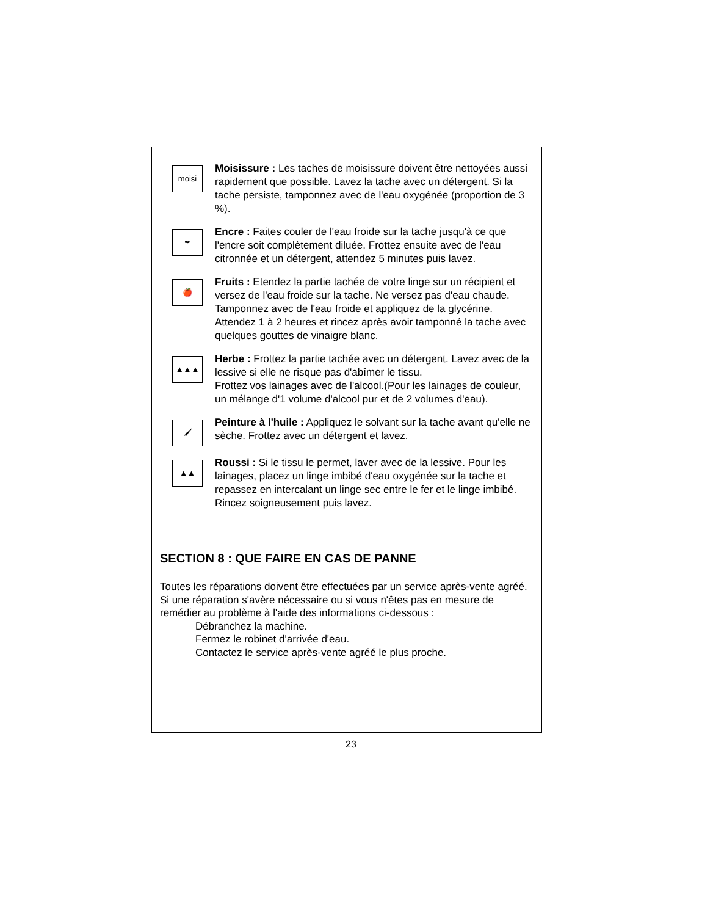moisi
Moisissure : Les taches de moisissure doivent être nettoyées aussi rapidement que possible. Lavez la tache avec un détergent. Si la tache persiste, tamponnez avec de l'eau oxygénée (proportion de 3 %).
✒
Encre : Faites couler de l'eau froide sur la tache jusqu'à ce que l'encre soit complètement diluée. Frottez ensuite avec de l'eau citronnée et un détergent, attendez 5 minutes puis lavez.
🍎
Fruits : Etendez la partie tachée de votre linge sur un récipient et versez de l'eau froide sur la tache. Ne versez pas d'eau chaude. Tamponnez avec de l'eau froide et appliquez de la glycérine. Attendez 1 à 2 heures et rincez après avoir tamponné la tache avec quelques gouttes de vinaigre blanc.
▲▲▲
Herbe : Frottez la partie tachée avec un détergent. Lavez avec de la lessive si elle ne risque pas d'abîmer le tissu.
Frottez vos lainages avec de l'alcool.(Pour les lainages de couleur, un mélange d'1 volume d'alcool pur et de 2 volumes d'eau).
🖌
Peinture à l'huile : Appliquez le solvant sur la tache avant qu'elle ne sèche. Frottez avec un détergent et lavez.
▲▲
Roussi : Si le tissu le permet, laver avec de la lessive. Pour les lainages, placez un linge imbibé d'eau oxygénée sur la tache et repassez en intercalant un linge sec entre le fer et le linge imbibé. Rincez soigneusement puis lavez.
SECTION 8 : QUE FAIRE EN CAS DE PANNE
Toutes les réparations doivent être effectuées par un service après-vente agréé. Si une réparation s'avère nécessaire ou si vous n'êtes pas en mesure de remédier au problème à l'aide des informations ci-dessous :
Débranchez la machine.
Fermez le robinet d'arrivée d'eau.
Contactez le service après-vente agréé le plus proche.
23